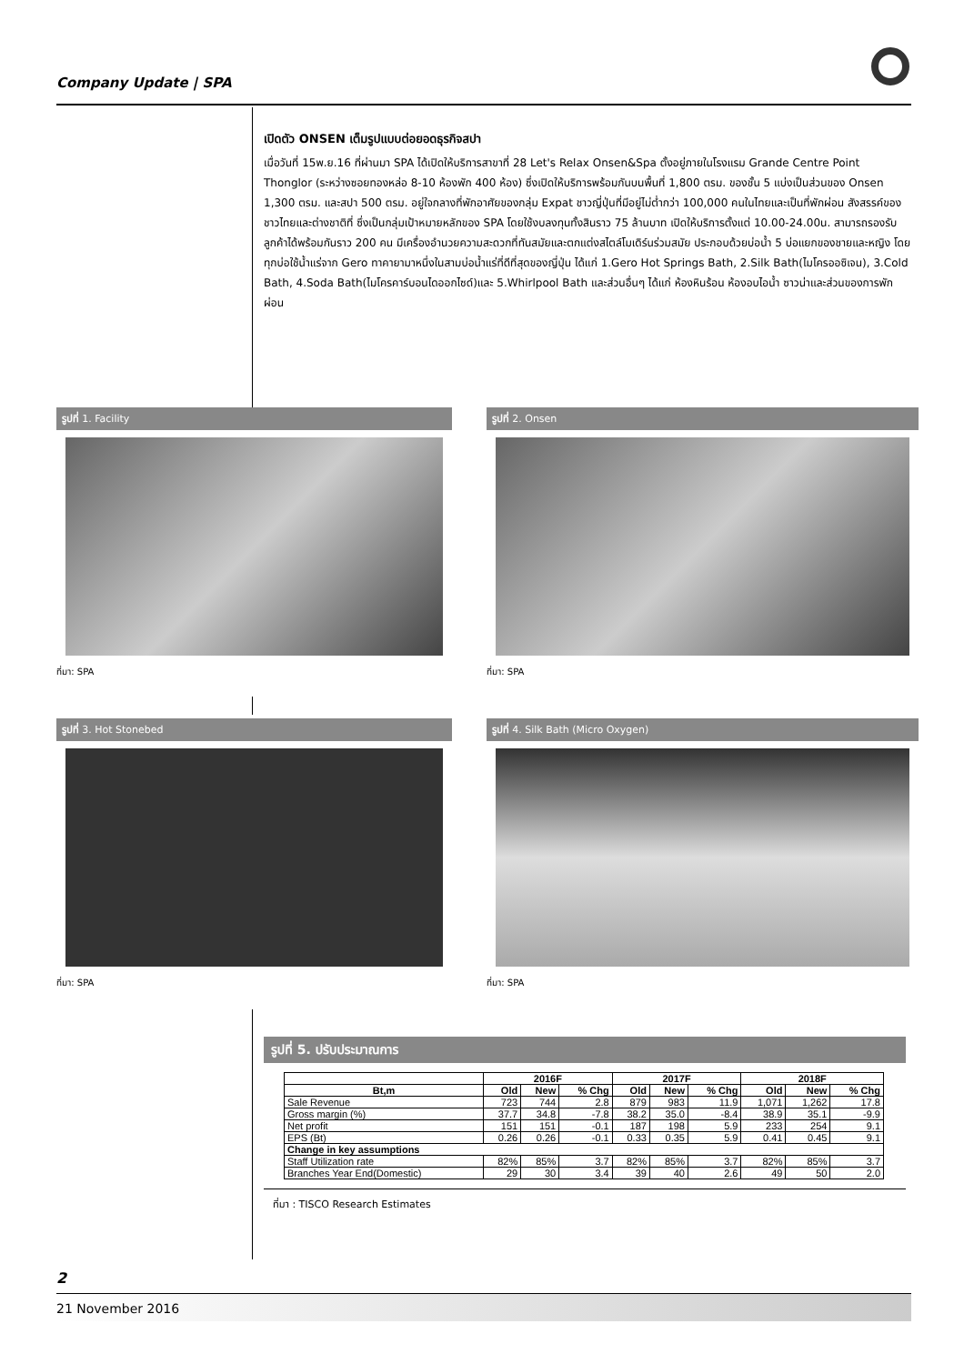Company Update | SPA
เปิดตัว ONSEN เต็มรูปแบบต่อยอดธุรกิจสปา
เมื่อวันที่ 15พ.ย.16 ที่ผ่านมา SPA ได้เปิดให้บริการสาขาที่ 28 Let's Relax Onsen&Spa ตั้งอยู่ภายในโรงแรม Grande Centre Point Thonglor (ระหว่างซอยทองหล่อ 8-10 ห้องพัก 400 ห้อง) ซึ่งเปิดให้บริการพร้อมกันบนพื้นที่ 1,800 ตรม. ของชั้น 5 แบ่งเป็นส่วนของ Onsen 1,300 ตรม. และสปา 500 ตรม. อยู่ใจกลางที่พักอาศัยของกลุ่ม Expat ชาวญี่ปุ่นที่มีอยู่ไม่ต่ำกว่า 100,000 คนในไทยและเป็นที่พักผ่อน สังสรรค์ของชาวไทยและต่างชาติที่ ซึ่งเป็นกลุ่มเป้าหมายหลักของ SPA โดยใช้งบลงทุนทั้งสินราว 75 ล้านบาท เปิดให้บริการตั้งแต่ 10.00-24.00น. สามารถรองรับลูกค้าได้พร้อมกันราว 200 คน มีเครื่องอำนวยความสะดวกที่ทันสมัยและตกแต่งสไตล์โมเดิร์นร่วมสมัย ประกอบด้วยบ่อน้ำ 5 บ่อแยกของชายและหญิง โดยทุกบ่อใช้น้ำแร่จาก Gero ทาคายามาหนึ่งในสามบ่อน้ำแร่ที่ดีที่สุดของญี่ปุ่น ได้แก่ 1.Gero Hot Springs Bath, 2.Silk Bath(ไมโครออซิเจน), 3.Cold Bath, 4.Soda Bath(ไมโครคาร์บอนไดออกไซด์)และ 5.Whirlpool Bath และส่วนอื่นๆ ได้แก่ ห้องหินร้อน ห้องอบไอน้ำ ซาวน่าและส่วนของการพักผ่อน
รูปที่ 1. Facility
ที่มา: SPA
รูปที่ 2. Onsen
ที่มา: SPA
รูปที่ 3. Hot Stonebed
ที่มา: SPA
รูปที่ 4. Silk Bath (Micro Oxygen)
ที่มา: SPA
รูปที่ 5. ปรับประมาณการ
| | 2016F | | | 2017F | | | 2018F | | |
| --- | --- | --- | --- | --- | --- | --- | --- | --- | --- |
| Bt,m | Old | New | % Chg | Old | New | % Chg | Old | New | % Chg |
| Sale Revenue | 723 | 744 | 2.8 | 879 | 983 | 11.9 | 1,071 | 1,262 | 17.8 |
| Gross margin (%) | 37.7 | 34.8 | -7.8 | 38.2 | 35.0 | -8.4 | 38.9 | 35.1 | -9.9 |
| Net profit | 151 | 151 | -0.1 | 187 | 198 | 5.9 | 233 | 254 | 9.1 |
| EPS (Bt) | 0.26 | 0.26 | -0.1 | 0.33 | 0.35 | 5.9 | 0.41 | 0.45 | 9.1 |
| Change in key assumptions | | | | | | | | | |
| Staff Utilization rate | 82% | 85% | 3.7 | 82% | 85% | 3.7 | 82% | 85% | 3.7 |
| Branches Year End(Domestic) | 29 | 30 | 3.4 | 39 | 40 | 2.6 | 49 | 50 | 2.0 |
ที่มา : TISCO Research Estimates
2
21 November 2016